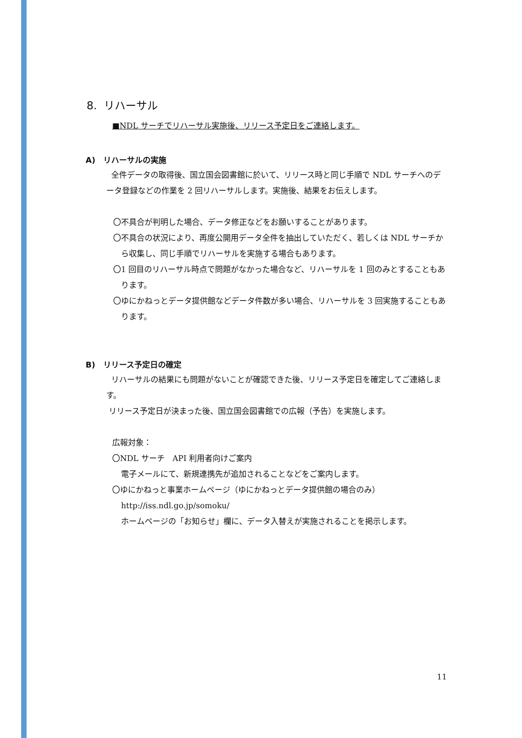8. リハーサル
■NDL サーチでリハーサル実施後、リリース予定日をご連絡します。
A) リハーサルの実施
全件データの取得後、国立国会図書館に於いて、リリース時と同じ手順で NDL サーチへのデータ登録などの作業を 2 回リハーサルします。実施後、結果をお伝えします。
〇不具合が判明した場合、データ修正などをお願いすることがあります。
〇不具合の状況により、再度公開用データ全件を抽出していただく、若しくは NDL サーチから収集し、同じ手順でリハーサルを実施する場合もあります。
〇1 回目のリハーサル時点で問題がなかった場合など、リハーサルを 1 回のみとすることもあります。
〇ゆにかねっとデータ提供館などデータ件数が多い場合、リハーサルを 3 回実施することもあります。
B) リリース予定日の確定
リハーサルの結果にも問題がないことが確認できた後、リリース予定日を確定してご連絡します。
リリース予定日が決まった後、国立国会図書館での広報（予告）を実施します。
広報対象：
〇NDL サーチ　API 利用者向けご案内
電子メールにて、新規連携先が追加されることなどをご案内します。
〇ゆにかねっと事業ホームページ（ゆにかねっとデータ提供館の場合のみ）
http://iss.ndl.go.jp/somoku/
ホームページの「お知らせ」欄に、データ入替えが実施されることを掲示します。
11